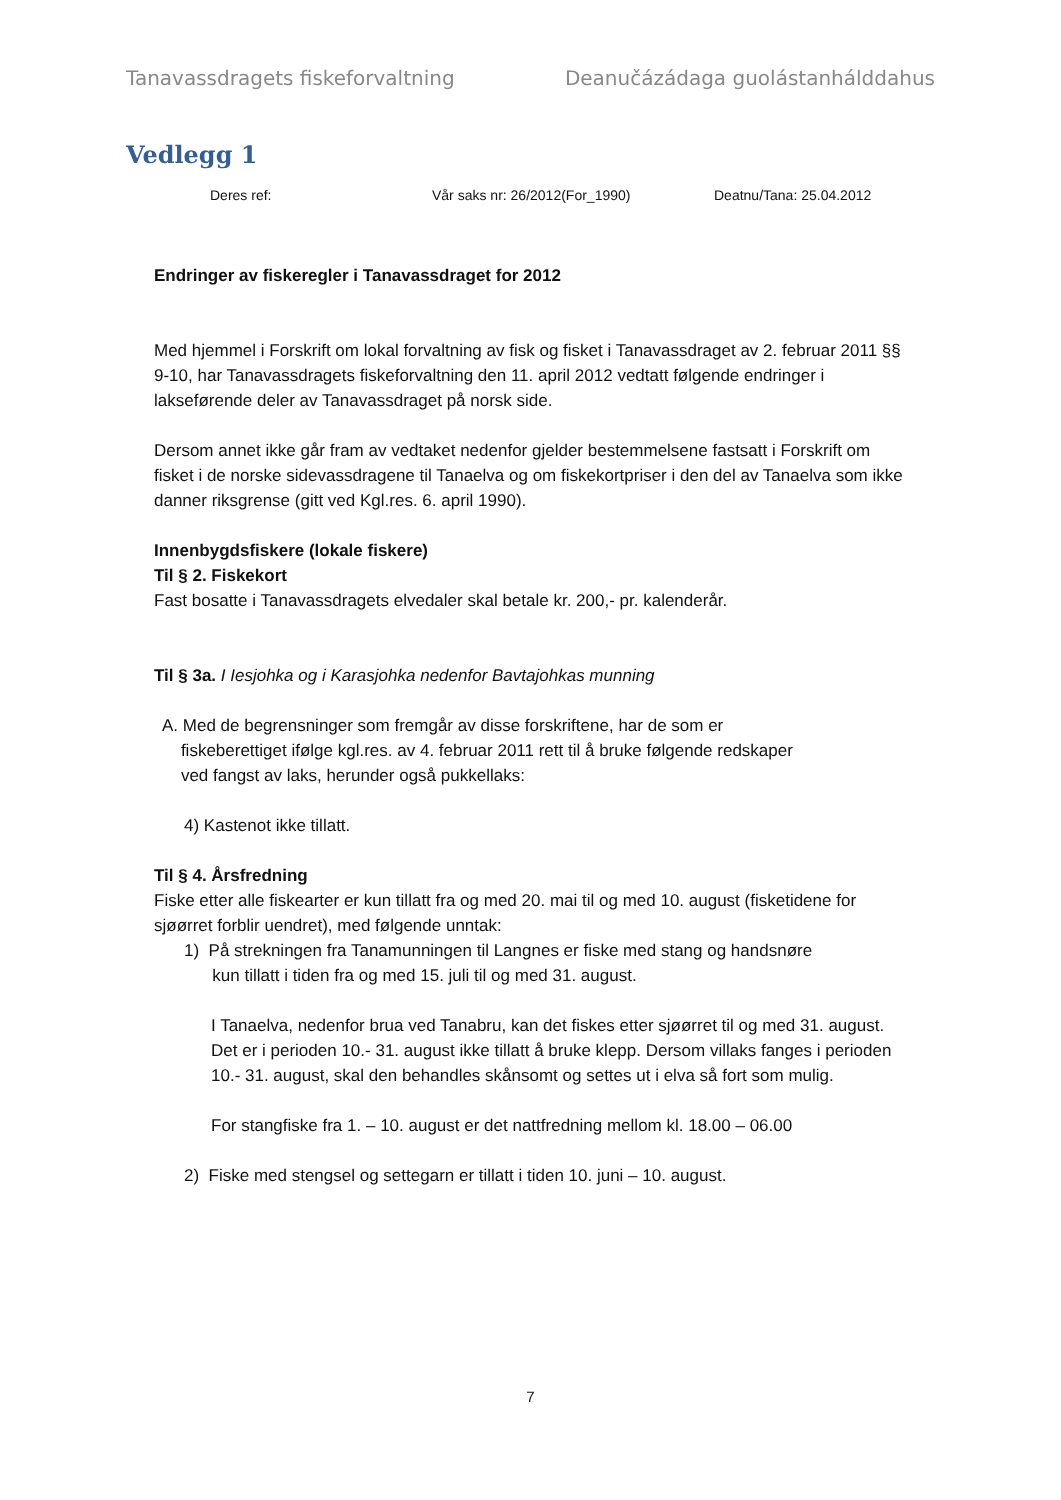Tanavassdragets fiskeforvaltning Deanučázádaga guolástanhálddahus
Vedlegg 1
Deres ref: Vår saks nr: 26/2012(For_1990) Deatnu/Tana: 25.04.2012
Endringer av fiskeregler i Tanavassdraget for 2012
Med hjemmel i Forskrift om lokal forvaltning av fisk og fisket i Tanavassdraget av 2. februar 2011 §§ 9-10, har Tanavassdragets fiskeforvaltning den 11. april 2012 vedtatt følgende endringer i lakseførende deler av Tanavassdraget på norsk side.
Dersom annet ikke går fram av vedtaket nedenfor gjelder bestemmelsene fastsatt i Forskrift om fisket i de norske sidevassdragene til Tanaelva og om fiskekortpriser i den del av Tanaelva som ikke danner riksgrense (gitt ved Kgl.res. 6. april 1990).
Innenbygdsfiskere (lokale fiskere)
Til § 2. Fiskekort
Fast bosatte i Tanavassdragets elvedaler skal betale kr. 200,- pr. kalenderår.
Til § 3a. I Iesjohka og i Karasjohka nedenfor Bavtajohkas munning
A. Med de begrensninger som fremgår av disse forskriftene, har de som er
fiskeberettiget ifølge kgl.res. av 4. februar 2011 rett til å bruke følgende redskaper
ved fangst av laks, herunder også pukkellaks:
4) Kastenot ikke tillatt.
Til § 4. Årsfredning
Fiske etter alle fiskearter er kun tillatt fra og med 20. mai til og med 10. august (fisketidene for sjøørret forblir uendret), med følgende unntak:
1) På strekningen fra Tanamunningen til Langnes er fiske med stang og handsnøre
kun tillatt i tiden fra og med 15. juli til og med 31. august.
I Tanaelva, nedenfor brua ved Tanabru, kan det fiskes etter sjøørret til og med 31. august. Det er i perioden 10.- 31. august ikke tillatt å bruke klepp. Dersom villaks fanges i perioden 10.- 31. august, skal den behandles skånsomt og settes ut i elva så fort som mulig.
For stangfiske fra 1. – 10. august er det nattfredning mellom kl. 18.00 – 06.00
2) Fiske med stengsel og settegarn er tillatt i tiden 10. juni – 10. august.
7